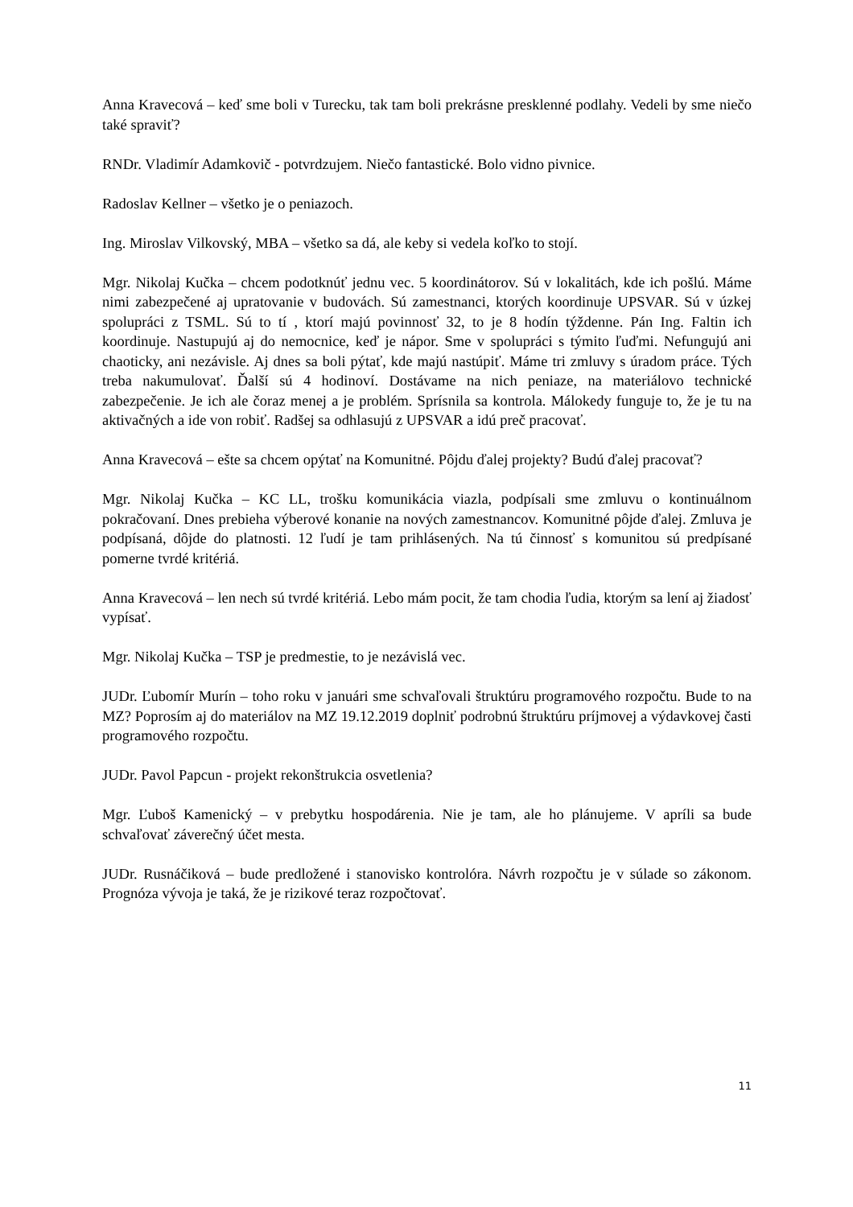Anna Kravecová – keď sme boli v Turecku, tak tam boli prekrásne presklenné podlahy. Vedeli by sme niečo také spraviť?
RNDr. Vladimír Adamkovič - potvrdzujem. Niečo fantastické. Bolo vidno pivnice.
Radoslav Kellner – všetko je o peniazoch.
Ing. Miroslav Vilkovský, MBA – všetko sa dá, ale keby si vedela koľko to stojí.
Mgr. Nikolaj Kučka – chcem podotknúť jednu vec. 5 koordinátorov. Sú v lokalitách, kde ich pošlú. Máme nimi zabezpečené aj upratovanie v budovách. Sú zamestnanci, ktorých koordinuje UPSVAR. Sú v úzkej spolupráci z TSML. Sú to tí , ktorí majú povinnosť 32, to je 8 hodín týždenne. Pán Ing. Faltin ich koordinuje. Nastupujú aj do nemocnice, keď je nápor. Sme v spolupráci s týmito ľuďmi. Nefungujú ani chaoticky, ani nezávisle. Aj dnes sa boli pýtať, kde majú nastúpiť. Máme tri zmluvy s úradom práce. Tých treba nakumulovať. Ďalší sú 4 hodinoví. Dostávame na nich peniaze, na materiálovo technické zabezpečenie. Je ich ale čoraz menej a je problém. Sprísnila sa kontrola. Málokedy funguje to, že je tu na aktivačných a ide von robiť. Radšej sa odhlasujú z UPSVAR a idú preč pracovať.
Anna Kravecová – ešte sa chcem opýtať na Komunitné. Pôjdu ďalej projekty? Budú ďalej pracovať?
Mgr. Nikolaj Kučka – KC LL, trošku komunikácia viazla, podpísali sme zmluvu o kontinuálnom pokračovaní. Dnes prebieha výberové konanie na nových zamestnancov. Komunitné pôjde ďalej. Zmluva je podpísaná, dôjde do platnosti. 12 ľudí je tam prihlásených. Na tú činnosť s komunitou sú predpísané pomerne tvrdé kritériá.
Anna Kravecová – len nech sú tvrdé kritériá. Lebo mám pocit, že tam chodia ľudia, ktorým sa lení aj žiadosť vypísať.
Mgr. Nikolaj Kučka – TSP je predmestie, to je nezávislá vec.
JUDr. Ľubomír Murín – toho roku v januári sme schvaľovali štruktúru programového rozpočtu. Bude to na MZ? Poprosím aj do materiálov na MZ 19.12.2019 doplniť podrobnú štruktúru príjmovej a výdavkovej časti programového rozpočtu.
JUDr. Pavol Papcun - projekt rekonštrukcia osvetlenia?
Mgr. Ľuboš Kamenický – v prebytku hospodárenia. Nie je tam, ale ho plánujeme. V apríli sa bude schvaľovať záverečný účet mesta.
JUDr. Rusnáčiková – bude predložené i stanovisko kontrolóra. Návrh rozpočtu je v súlade so zákonom. Prognóza vývoja je taká, že je rizikové teraz rozpočtovať.
11